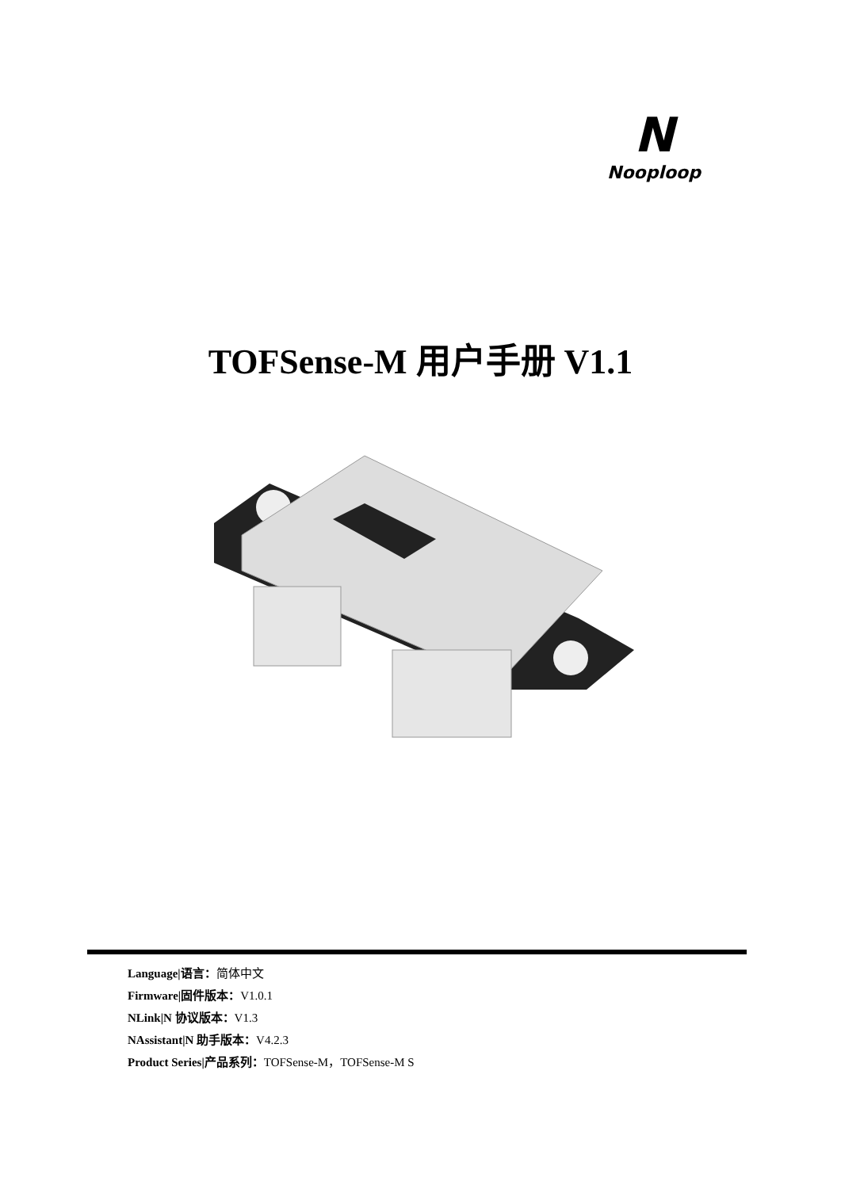N
Nooploop
TOFSense-M 用户手册 V1.1
Language|语言：简体中文
Firmware|固件版本：V1.0.1
NLink|N 协议版本：V1.3
NAssistant|N 助手版本：V4.2.3
Product Series|产品系列：TOFSense-M，TOFSense-M S